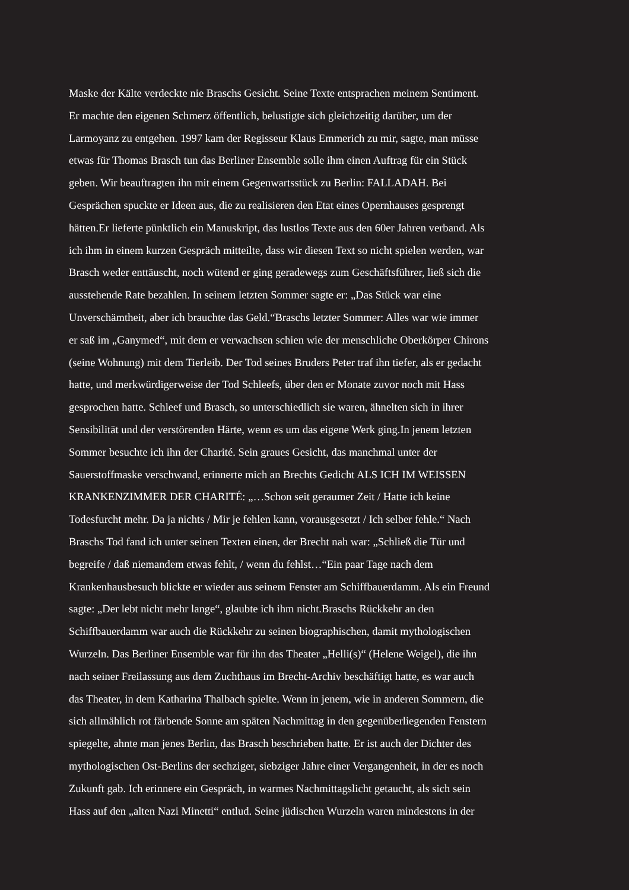Maske der Kälte verdeckte nie Braschs Gesicht. Seine Texte entsprachen meinem Sentiment.
Er machte den eigenen Schmerz öffentlich, belustigte sich gleichzeitig darüber, um der
Larmoyanz zu entgehen. 1997 kam der Regisseur Klaus Emmerich zu mir, sagte, man müsse
etwas für Thomas Brasch tun das Berliner Ensemble solle ihm einen Auftrag für ein Stück
geben. Wir beauftragten ihn mit einem Gegenwartsstück zu Berlin: FALLADAH. Bei
Gesprächen spuckte er Ideen aus, die zu realisieren den Etat eines Opernhauses gesprengt
hätten.Er lieferte pünktlich ein Manuskript, das lustlos Texte aus den 60er Jahren verband. Als
ich ihm in einem kurzen Gespräch mitteilte, dass wir diesen Text so nicht spielen werden, war
Brasch weder enttäuscht, noch wütend er ging geradewegs zum Geschäftsführer, ließ sich die
ausstehende Rate bezahlen. In seinem letzten Sommer sagte er: „Das Stück war eine
Unverschämtheit, aber ich brauchte das Geld.“Braschs letzter Sommer: Alles war wie immer
er saß im „Ganymed“, mit dem er verwachsen schien wie der menschliche Oberkörper Chirons
(seine Wohnung) mit dem Tierleib. Der Tod seines Bruders Peter traf ihn tiefer, als er gedacht
hatte, und merkwürdigerweise der Tod Schleefs, über den er Monate zuvor noch mit Hass
gesprochen hatte. Schleef und Brasch, so unterschiedlich sie waren, ähnelten sich in ihrer
Sensibilität und der verstörenden Härte, wenn es um das eigene Werk ging.In jenem letzten
Sommer besuchte ich ihn der Charité. Sein graues Gesicht, das manchmal unter der
Sauerstoffmaske verschwand, erinnerte mich an Brechts Gedicht ALS ICH IM WEISSEN
KRANKENZIMMER DER CHARITÉ: „…Schon seit geraumer Zeit / Hatte ich keine
Todesfurcht mehr. Da ja nichts / Mir je fehlen kann, vorausgesetzt / Ich selber fehle.“ Nach
Braschs Tod fand ich unter seinen Texten einen, der Brecht nah war: „Schließ die Tür und
begreife / daß niemandem etwas fehlt, / wenn du fehlst…“Ein paar Tage nach dem
Krankenhausbesuch blickte er wieder aus seinem Fenster am Schiffbauerdamm. Als ein Freund
sagte: „Der lebt nicht mehr lange“, glaubte ich ihm nicht.Braschs Rückkehr an den
Schiffbauerdamm war auch die Rückkehr zu seinen biographischen, damit mythologischen
Wurzeln. Das Berliner Ensemble war für ihn das Theater „Helli(s)“ (Helene Weigel), die ihn
nach seiner Freilassung aus dem Zuchthaus im Brecht-Archiv beschäftigt hatte, es war auch
das Theater, in dem Katharina Thalbach spielte. Wenn in jenem, wie in anderen Sommern, die
sich allmählich rot färbende Sonne am späten Nachmittag in den gegenüberliegenden Fenstern
spiegelte, ahnte man jenes Berlin, das Brasch beschrieben hatte. Er ist auch der Dichter des
mythologischen Ost-Berlins der sechziger, siebziger Jahre einer Vergangenheit, in der es noch
Zukunft gab. Ich erinnere ein Gespräch, in warmes Nachmittagslicht getaucht, als sich sein
Hass auf den „alten Nazi Minetti“ entlud. Seine jüdischen Wurzeln waren mindestens in der